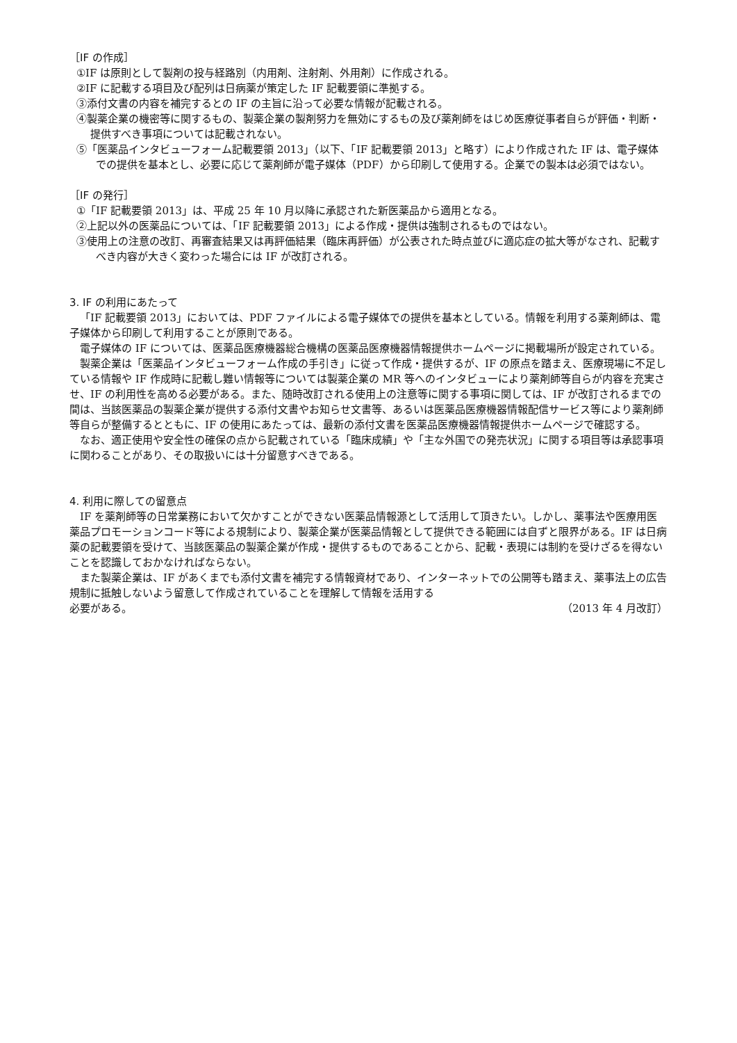［IF の作成］
①IF は原則として製剤の投与経路別（内用剤、注射剤、外用剤）に作成される。
②IF に記載する項目及び配列は日病薬が策定した IF 記載要領に準拠する。
③添付文書の内容を補完するとの IF の主旨に沿って必要な情報が記載される。
④製薬企業の機密等に関するもの、製薬企業の製剤努力を無効にするもの及び薬剤師をはじめ医療従事者自らが評価・判断・提供すべき事項については記載されない。
⑤「医薬品インタビューフォーム記載要領 2013」（以下、「IF 記載要領 2013」と略す）により作成された IF は、電子媒体での提供を基本とし、必要に応じて薬剤師が電子媒体（PDF）から印刷して使用する。企業での製本は必須ではない。
［IF の発行］
①「IF 記載要領 2013」は、平成 25 年 10 月以降に承認された新医薬品から適用となる。
②上記以外の医薬品については、「IF 記載要領 2013」による作成・提供は強制されるものではない。
③使用上の注意の改訂、再審査結果又は再評価結果（臨床再評価）が公表された時点並びに適応症の拡大等がなされ、記載すべき内容が大きく変わった場合には IF が改訂される。
3. IF の利用にあたって
「IF 記載要領 2013」においては、PDF ファイルによる電子媒体での提供を基本としている。情報を利用する薬剤師は、電子媒体から印刷して利用することが原則である。
電子媒体の IF については、医薬品医療機器総合機構の医薬品医療機器情報提供ホームページに掲載場所が設定されている。
製薬企業は「医薬品インタビューフォーム作成の手引き」に従って作成・提供するが、IF の原点を踏まえ、医療現場に不足している情報や IF 作成時に記載し難い情報等については製薬企業の MR 等へのインタビューにより薬剤師等自らが内容を充実させ、IF の利用性を高める必要がある。また、随時改訂される使用上の注意等に関する事項に関しては、IF が改訂されるまでの間は、当該医薬品の製薬企業が提供する添付文書やお知らせ文書等、あるいは医薬品医療機器情報配信サービス等により薬剤師等自らが整備するとともに、IF の使用にあたっては、最新の添付文書を医薬品医療機器情報提供ホームページで確認する。
なお、適正使用や安全性の確保の点から記載されている「臨床成績」や「主な外国での発売状況」に関する項目等は承認事項に関わることがあり、その取扱いには十分留意すべきである。
4. 利用に際しての留意点
IF を薬剤師等の日常業務において欠かすことができない医薬品情報源として活用して頂きたい。しかし、薬事法や医療用医薬品プロモーションコード等による規制により、製薬企業が医薬品情報として提供できる範囲には自ずと限界がある。IF は日病薬の記載要領を受けて、当該医薬品の製薬企業が作成・提供するものであることから、記載・表現には制約を受けざるを得ないことを認識しておかなければならない。
また製薬企業は、IF があくまでも添付文書を補完する情報資材であり、インターネットでの公開等も踏まえ、薬事法上の広告規制に抵触しないよう留意して作成されていることを理解して情報を活用する
必要がある。 （2013 年 4 月改訂）